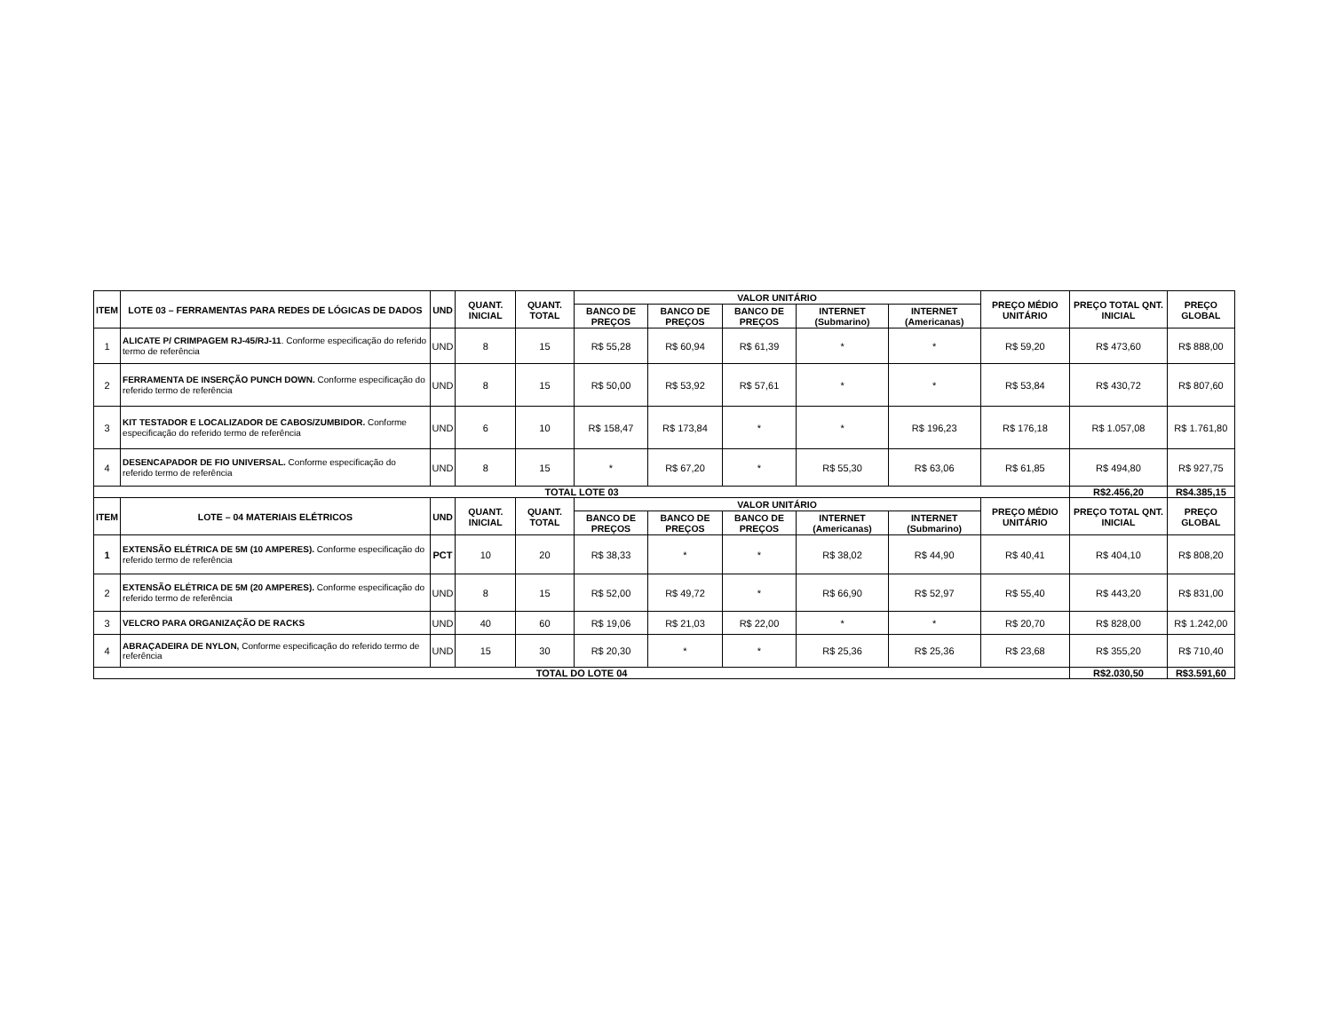| ITEM | LOTE 03 – FERRAMENTAS PARA REDES DE LÓGICAS DE DADOS | UND | QUANT. INICIAL | QUANT. TOTAL | VALOR UNITÁRIO | | | | | PREÇO MÉDIO UNITÁRIO | PREÇO TOTAL QNT. INICIAL | PREÇO GLOBAL |
| --- | --- | --- | --- | --- | --- | --- | --- | --- | --- | --- | --- | --- |
| | | | | | BANCO DE PREÇOS | BANCO DE PREÇOS | BANCO DE PREÇOS | INTERNET (Submarino) | INTERNET (Americanas) | | | |
| 1 | ALICATE P/ CRIMPAGEM RJ-45/RJ-11 . Conforme especificação do referido termo de referência | UND | 8 | 15 | R$ 55,28 | R$ 60,94 | R$ 61,39 | * | * | R$ 59,20 | R$ 473,60 | R$ 888,00 |
| 2 | FERRAMENTA DE INSERÇÃO PUNCH DOWN. Conforme especificação do referido termo de referência | UND | 8 | 15 | R$ 50,00 | R$ 53,92 | R$ 57,61 | * | * | R$ 53,84 | R$ 430,72 | R$ 807,60 |
| 3 | KIT TESTADOR E LOCALIZADOR DE CABOS/ZUMBIDOR. Conforme especificação do referido termo de referência | UND | 6 | 10 | R$ 158,47 | R$ 173,84 | * | * | R$ 196,23 | R$ 176,18 | R$ 1.057,08 | R$ 1.761,80 |
| 4 | DESENCAPADOR DE FIO UNIVERSAL. Conforme especificação do referido termo de referência | UND | 8 | 15 | * | R$ 67,20 | * | R$ 55,30 | R$ 63,06 | R$ 61,85 | R$ 494,80 | R$ 927,75 |
| TOTAL LOTE 03 | | | | | | | | | | | R$2.456,20 | R$4.385,15 |
| ITEM | LOTE – 04 MATERIAIS ELÉTRICOS | UND | QUANT. INICIAL | QUANT. TOTAL | VALOR UNITÁRIO | | | | | PREÇO MÉDIO UNITÁRIO | PREÇO TOTAL QNT. INICIAL | PREÇO GLOBAL |
| | | | | | BANCO DE PREÇOS | BANCO DE PREÇOS | BANCO DE PREÇOS | INTERNET (Americanas) | INTERNET (Submarino) | | | |
| 1 | EXTENSÃO ELÉTRICA DE 5M (10 AMPERES). Conforme especificação do referido termo de referência | PCT | 10 | 20 | R$ 38,33 | * | * | R$ 38,02 | R$ 44,90 | R$ 40,41 | R$ 404,10 | R$ 808,20 |
| 2 | EXTENSÃO ELÉTRICA DE 5M (20 AMPERES). Conforme especificação do referido termo de referência | UND | 8 | 15 | R$ 52,00 | R$ 49,72 | * | R$ 66,90 | R$ 52,97 | R$ 55,40 | R$ 443,20 | R$ 831,00 |
| 3 | VELCRO PARA ORGANIZAÇÃO DE RACKS | UND | 40 | 60 | R$ 19,06 | R$ 21,03 | R$ 22,00 | * | * | R$ 20,70 | R$ 828,00 | R$ 1.242,00 |
| 4 | ABRAÇADEIRA DE NYLON, Conforme especificação do referido termo de referência | UND | 15 | 30 | R$ 20,30 | * | * | R$ 25,36 | R$ 25,36 | R$ 23,68 | R$ 355,20 | R$ 710,40 |
| TOTAL DO LOTE 04 | | | | | | | | | | | R$2.030,50 | R$3.591,60 |